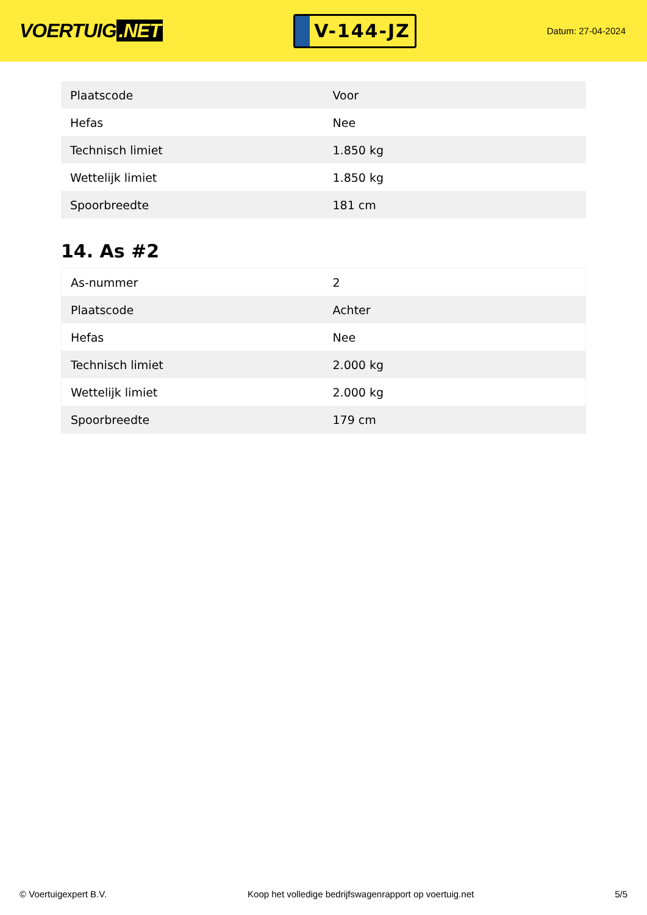VOERTUIG.NET
V-144-JZ
Datum: 27-04-2024
| Plaatscode | Voor |
| Hefas | Nee |
| Technisch limiet | 1.850 kg |
| Wettelijk limiet | 1.850 kg |
| Spoorbreedte | 181 cm |
14. As #2
| As-nummer | 2 |
| Plaatscode | Achter |
| Hefas | Nee |
| Technisch limiet | 2.000 kg |
| Wettelijk limiet | 2.000 kg |
| Spoorbreedte | 179 cm |
© Voertuigexpert B.V. Koop het volledige bedrijfswagenrapport op voertuig.net 5/5